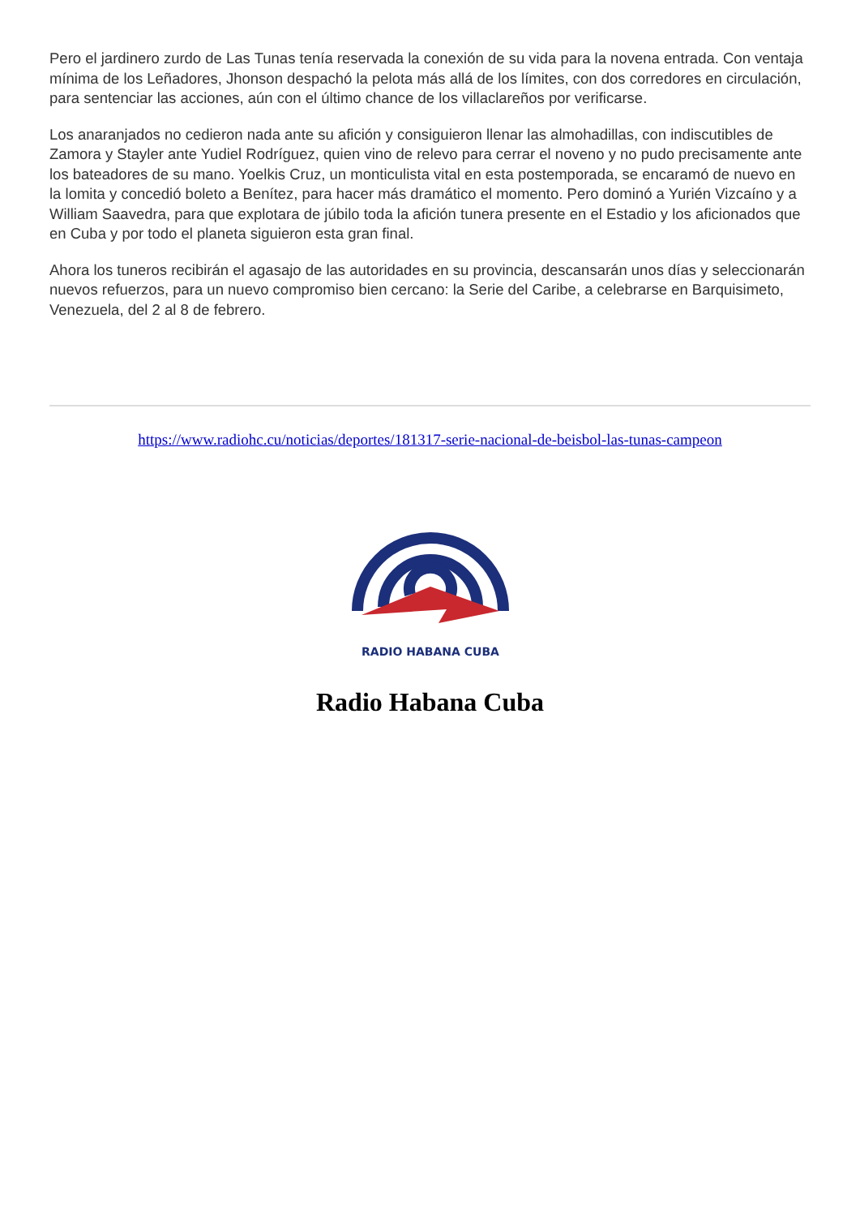Pero el jardinero zurdo de Las Tunas tenía reservada la conexión de su vida para la novena entrada. Con ventaja mínima de los Leñadores, Jhonson despachó la pelota más allá de los límites, con dos corredores en circulación, para sentenciar las acciones, aún con el último chance de los villaclareños por verificarse.
Los anaranjados no cedieron nada ante su afición y consiguieron llenar las almohadillas, con indiscutibles de Zamora y Stayler ante Yudiel Rodríguez, quien vino de relevo para cerrar el noveno y no pudo precisamente ante los bateadores de su mano. Yoelkis Cruz, un monticulista vital en esta postemporada, se encaramó de nuevo en la lomita y concedió boleto a Benítez, para hacer más dramático el momento. Pero dominó a Yurién Vizcaíno y a William Saavedra, para que explotara de júbilo toda la afición tunera presente en el Estadio y los aficionados que en Cuba y por todo el planeta siguieron esta gran final.
Ahora los tuneros recibirán el agasajo de las autoridades en su provincia, descansarán unos días y seleccionarán nuevos refuerzos, para un nuevo compromiso bien cercano: la Serie del Caribe, a celebrarse en Barquisimeto, Venezuela, del 2 al 8 de febrero.
https://www.radiohc.cu/noticias/deportes/181317-serie-nacional-de-beisbol-las-tunas-campeon
RADIO HABANA CUBA
Radio Habana Cuba